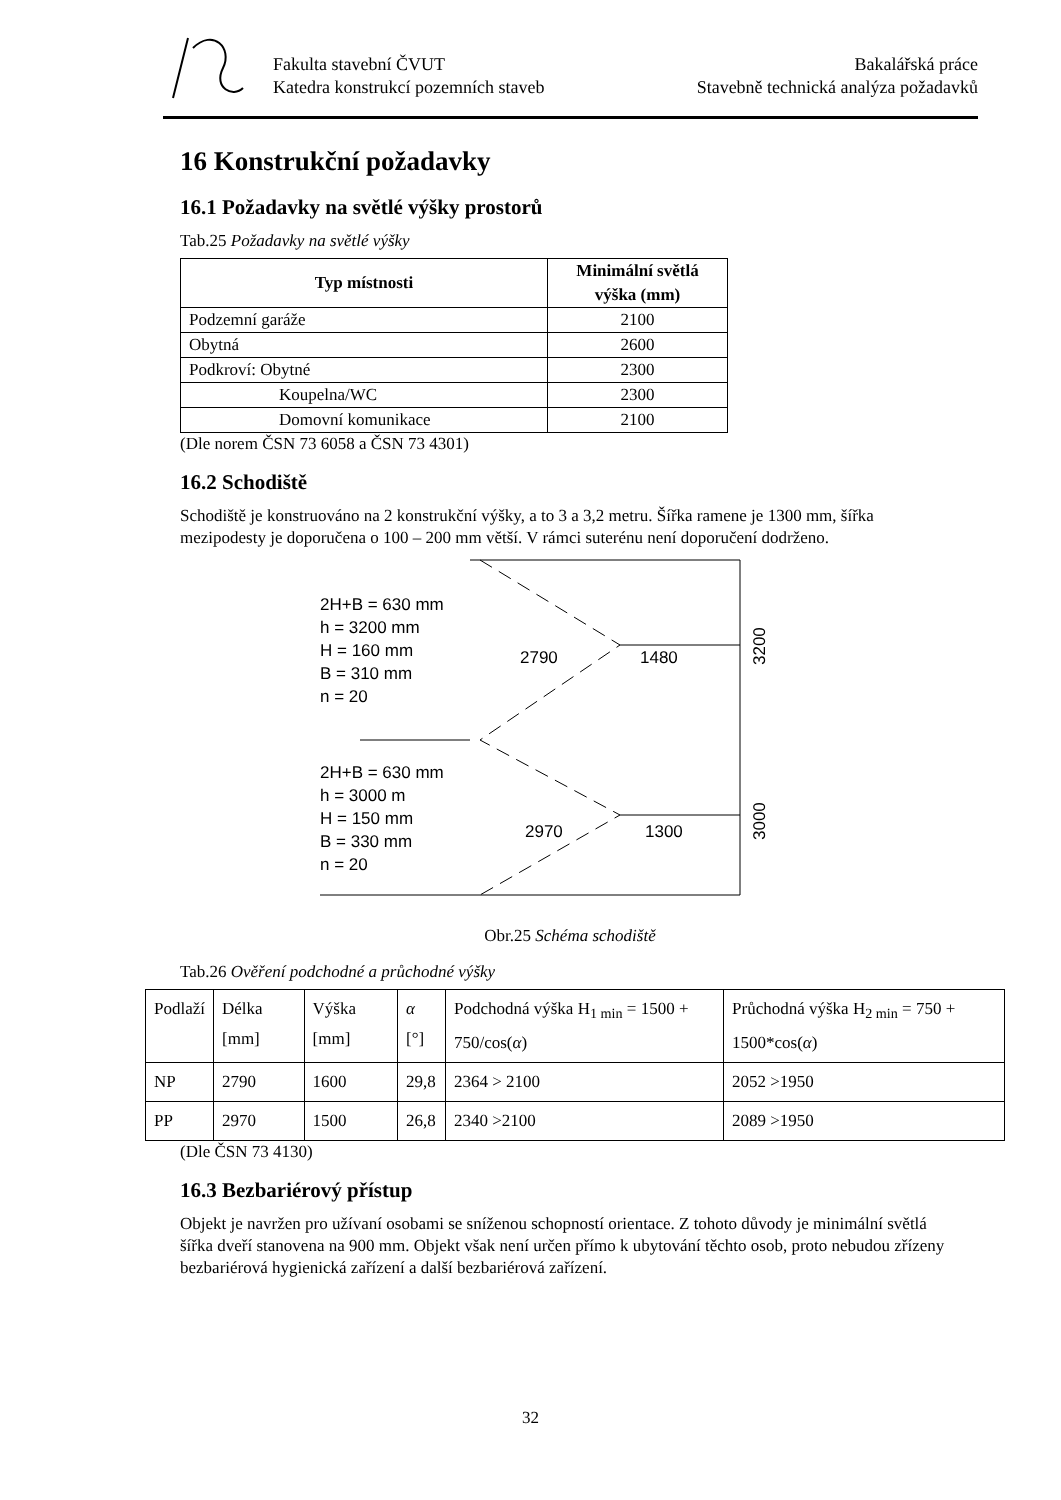Fakulta stavební ČVUT
Katedra konstrukcí pozemních staveb
Bakalářská práce
Stavebně technická analýza požadavků
16 Konstrukční požadavky
16.1 Požadavky na světlé výšky prostorů
Tab.25 Požadavky na světlé výšky
| Typ místnosti | Minimální světlá výška (mm) |
| --- | --- |
| Podzemní garáže | 2100 |
| Obytná | 2600 |
| Podkroví: Obytné | 2300 |
| Koupelna/WC | 2300 |
| Domovní komunikace | 2100 |
(Dle norem ČSN 73 6058 a ČSN 73 4301)
16.2 Schodiště
Schodiště je konstruováno na 2 konstrukční výšky, a to 3 a 3,2 metru. Šířka ramene je 1300 mm, šířka mezipodesty je doporučena o 100 – 200 mm větší. V rámci suterénu není doporučení dodrženo.
2H+B = 630 mm
h = 3200 mm
H = 160 mm
B = 310 mm
n = 20
2790
1480
2H+B = 630 mm
h = 3000 m
H = 150 mm
B = 330 mm
n = 20
2970
1300
3200
3000
Obr.25 Schéma schodiště
Tab.26 Ověření podchodné a průchodné výšky
| Podlaží | Délka [mm] | Výška [mm] | α [°] | Podchodná výška H<sub>1 min</sub> = 1500 + 750/cos( α ) | Průchodná výška H<sub>2 min</sub> = 750 + 1500*cos( α ) |
| NP | 2790 | 1600 | 29,8 | 2364 > 2100 | 2052 >1950 |
| PP | 2970 | 1500 | 26,8 | 2340 >2100 | 2089 >1950 |
(Dle ČSN 73 4130)
16.3 Bezbariérový přístup
Objekt je navržen pro užívaní osobami se sníženou schopností orientace. Z tohoto důvody je minimální světlá šířka dveří stanovena na 900 mm. Objekt však není určen přímo k ubytování těchto osob, proto nebudou zřízeny bezbariérová hygienická zařízení a další bezbariérová zařízení.
32